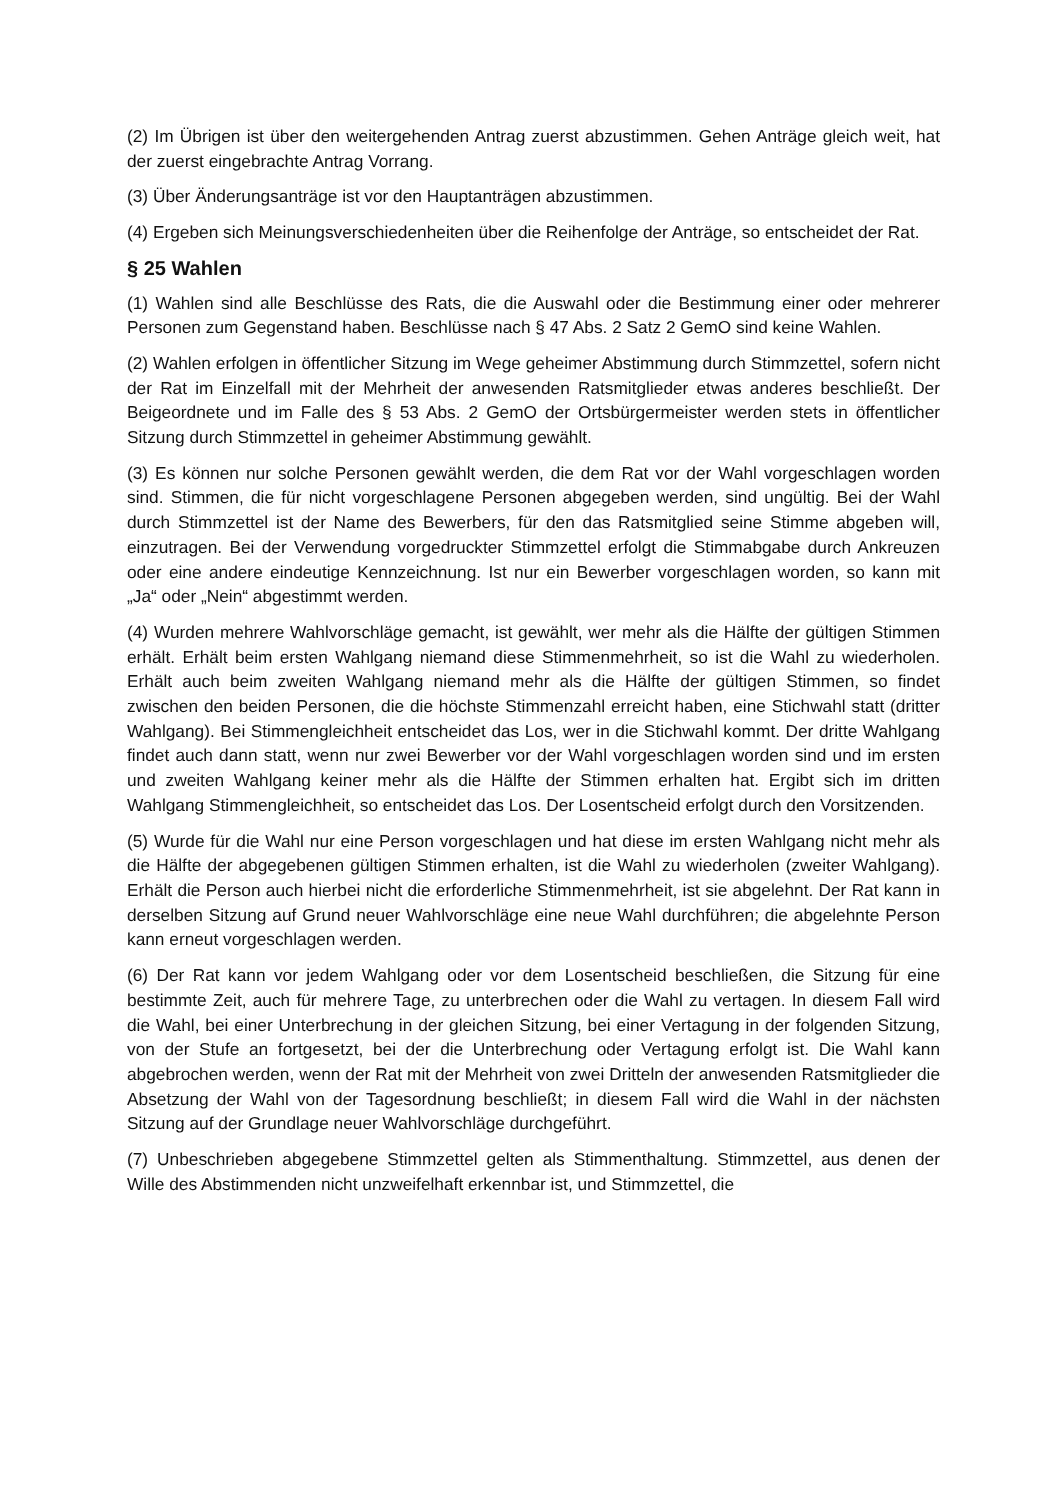(2) Im Übrigen ist über den weitergehenden Antrag zuerst abzustimmen. Gehen Anträge gleich weit, hat der zuerst eingebrachte Antrag Vorrang.
(3) Über Änderungsanträge ist vor den Hauptanträgen abzustimmen.
(4) Ergeben sich Meinungsverschiedenheiten über die Reihenfolge der Anträge, so entscheidet der Rat.
§ 25 Wahlen
(1) Wahlen sind alle Beschlüsse des Rats, die die Auswahl oder die Bestimmung einer oder mehrerer Personen zum Gegenstand haben. Beschlüsse nach § 47 Abs. 2 Satz 2 GemO sind keine Wahlen.
(2) Wahlen erfolgen in öffentlicher Sitzung im Wege geheimer Abstimmung durch Stimmzettel, sofern nicht der Rat im Einzelfall mit der Mehrheit der anwesenden Ratsmitglieder etwas anderes beschließt. Der Beigeordnete und im Falle des § 53 Abs. 2 GemO der Ortsbürgermeister werden stets in öffentlicher Sitzung durch Stimmzettel in geheimer Abstimmung gewählt.
(3) Es können nur solche Personen gewählt werden, die dem Rat vor der Wahl vorgeschlagen worden sind. Stimmen, die für nicht vorgeschlagene Personen abgegeben werden, sind ungültig. Bei der Wahl durch Stimmzettel ist der Name des Bewerbers, für den das Ratsmitglied seine Stimme abgeben will, einzutragen. Bei der Verwendung vorgedruckter Stimmzettel erfolgt die Stimmabgabe durch Ankreuzen oder eine andere eindeutige Kennzeichnung. Ist nur ein Bewerber vorgeschlagen worden, so kann mit „Ja“ oder „Nein“ abgestimmt werden.
(4) Wurden mehrere Wahlvorschläge gemacht, ist gewählt, wer mehr als die Hälfte der gültigen Stimmen erhält. Erhält beim ersten Wahlgang niemand diese Stimmenmehrheit, so ist die Wahl zu wiederholen. Erhält auch beim zweiten Wahlgang niemand mehr als die Hälfte der gültigen Stimmen, so findet zwischen den beiden Personen, die die höchste Stimmenzahl erreicht haben, eine Stichwahl statt (dritter Wahlgang). Bei Stimmengleichheit entscheidet das Los, wer in die Stichwahl kommt. Der dritte Wahlgang findet auch dann statt, wenn nur zwei Bewerber vor der Wahl vorgeschlagen worden sind und im ersten und zweiten Wahlgang keiner mehr als die Hälfte der Stimmen erhalten hat. Ergibt sich im dritten Wahlgang Stimmengleichheit, so entscheidet das Los. Der Losentscheid erfolgt durch den Vorsitzenden.
(5) Wurde für die Wahl nur eine Person vorgeschlagen und hat diese im ersten Wahlgang nicht mehr als die Hälfte der abgegebenen gültigen Stimmen erhalten, ist die Wahl zu wiederholen (zweiter Wahlgang). Erhält die Person auch hierbei nicht die erforderliche Stimmenmehrheit, ist sie abgelehnt. Der Rat kann in derselben Sitzung auf Grund neuer Wahlvorschläge eine neue Wahl durchführen; die abgelehnte Person kann erneut vorgeschlagen werden.
(6) Der Rat kann vor jedem Wahlgang oder vor dem Losentscheid beschließen, die Sitzung für eine bestimmte Zeit, auch für mehrere Tage, zu unterbrechen oder die Wahl zu vertagen. In diesem Fall wird die Wahl, bei einer Unterbrechung in der gleichen Sitzung, bei einer Vertagung in der folgenden Sitzung, von der Stufe an fortgesetzt, bei der die Unterbrechung oder Vertagung erfolgt ist. Die Wahl kann abgebrochen werden, wenn der Rat mit der Mehrheit von zwei Dritteln der anwesenden Ratsmitglieder die Absetzung der Wahl von der Tagesordnung beschließt; in diesem Fall wird die Wahl in der nächsten Sitzung auf der Grundlage neuer Wahlvorschläge durchgeführt.
(7) Unbeschrieben abgegebene Stimmzettel gelten als Stimmenthaltung. Stimmzettel, aus denen der Wille des Abstimmenden nicht unzweifelhaft erkennbar ist, und Stimmzettel, die